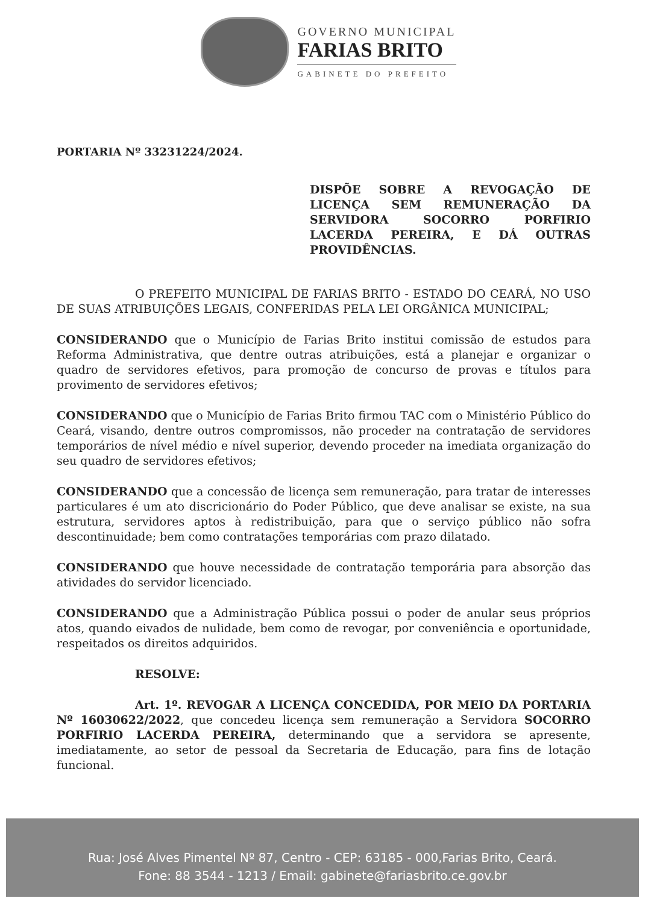GOVERNO MUNICIPAL
FARIAS BRITO
GABINETE DO PREFEITO
PORTARIA Nº 33231224/2024.
DISPÕE SOBRE A REVOGAÇÃO DE LICENÇA SEM REMUNERAÇÃO DA SERVIDORA SOCORRO PORFIRIO LACERDA PEREIRA, E DÁ OUTRAS PROVIDÊNCIAS.
O PREFEITO MUNICIPAL DE FARIAS BRITO - ESTADO DO CEARÁ, NO USO DE SUAS ATRIBUIÇÕES LEGAIS, CONFERIDAS PELA LEI ORGÂNICA MUNICIPAL;
CONSIDERANDO que o Município de Farias Brito institui comissão de estudos para Reforma Administrativa, que dentre outras atribuições, está a planejar e organizar o quadro de servidores efetivos, para promoção de concurso de provas e títulos para provimento de servidores efetivos;
CONSIDERANDO que o Município de Farias Brito firmou TAC com o Ministério Público do Ceará, visando, dentre outros compromissos, não proceder na contratação de servidores temporários de nível médio e nível superior, devendo proceder na imediata organização do seu quadro de servidores efetivos;
CONSIDERANDO que a concessão de licença sem remuneração, para tratar de interesses particulares é um ato discricionário do Poder Público, que deve analisar se existe, na sua estrutura, servidores aptos à redistribuição, para que o serviço público não sofra descontinuidade; bem como contratações temporárias com prazo dilatado.
CONSIDERANDO que houve necessidade de contratação temporária para absorção das atividades do servidor licenciado.
CONSIDERANDO que a Administração Pública possui o poder de anular seus próprios atos, quando eivados de nulidade, bem como de revogar, por conveniência e oportunidade, respeitados os direitos adquiridos.
RESOLVE:
Art. 1º. REVOGAR A LICENÇA CONCEDIDA, POR MEIO DA PORTARIA Nº 16030622/2022, que concedeu licença sem remuneração a Servidora SOCORRO PORFIRIO LACERDA PEREIRA, determinando que a servidora se apresente, imediatamente, ao setor de pessoal da Secretaria de Educação, para fins de lotação funcional.
Rua: José Alves Pimentel Nº 87, Centro - CEP: 63185 - 000,Farias Brito, Ceará.
Fone: 88 3544 - 1213 / Email: gabinete@fariasbrito.ce.gov.br